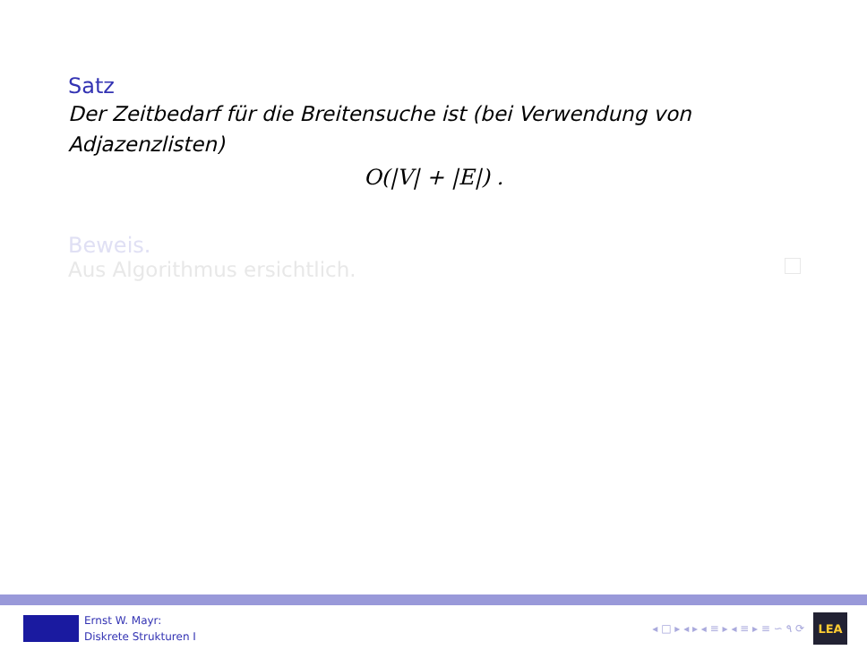Satz
Der Zeitbedarf für die Breitensuche ist (bei Verwendung von Adjazenzlisten)
O(|V| + |E|) .
Beweis.
Aus Algorithmus ersichtlich.
Ernst W. Mayr:
Diskrete Strukturen I
◂ □ ▸ ◂ ▸ ◂ ≡ ▸ ◂ ≡ ▸ ≡ ∽ ۹ ⟳
LEA